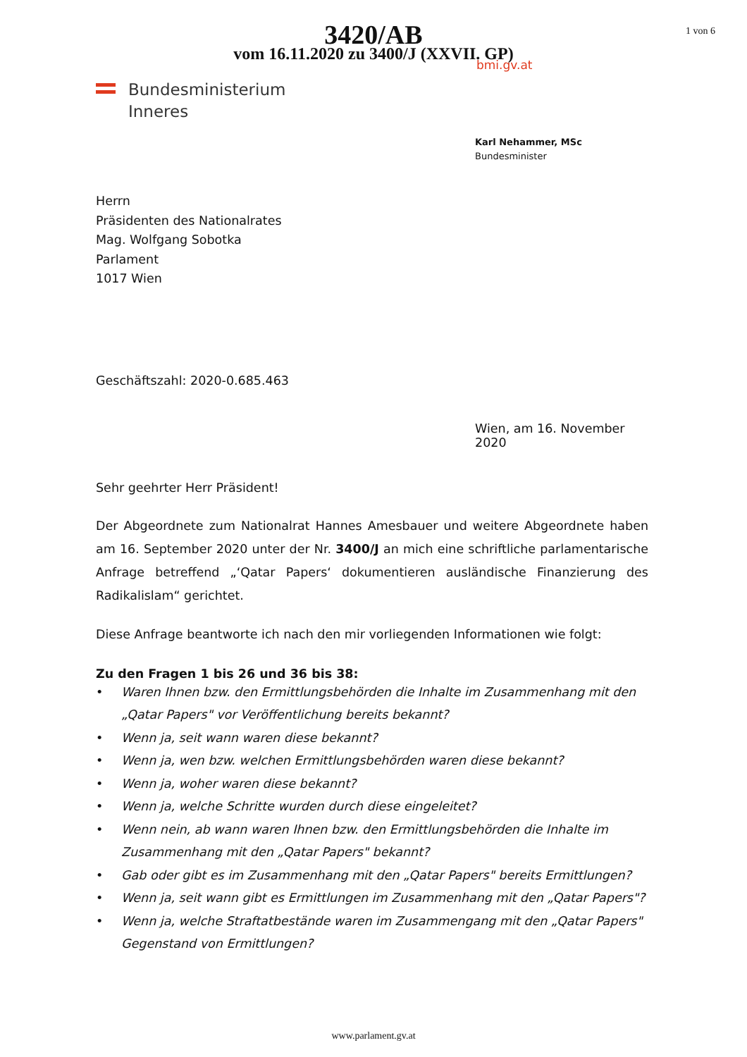3420/AB
vom 16.11.2020 zu 3400/J (XXVII. GP)
1 von 6
bmi.gv.at
Bundesministerium
Inneres
Karl Nehammer, MSc
Bundesminister
Herrn
Präsidenten des Nationalrates
Mag. Wolfgang Sobotka
Parlament
1017 Wien
Geschäftszahl: 2020-0.685.463
Wien, am 16. November 2020
Sehr geehrter Herr Präsident!
Der Abgeordnete zum Nationalrat Hannes Amesbauer und weitere Abgeordnete haben am 16. September 2020 unter der Nr. 3400/J an mich eine schriftliche parlamentarische Anfrage betreffend „‘Qatar Papers‘ dokumentieren ausländische Finanzierung des Radikalislam“ gerichtet.
Diese Anfrage beantworte ich nach den mir vorliegenden Informationen wie folgt:
Zu den Fragen 1 bis 26 und 36 bis 38:
• Waren Ihnen bzw. den Ermittlungsbehörden die Inhalte im Zusammenhang mit den „Qatar Papers" vor Veröffentlichung bereits bekannt?
• Wenn ja, seit wann waren diese bekannt?
• Wenn ja, wen bzw. welchen Ermittlungsbehörden waren diese bekannt?
• Wenn ja, woher waren diese bekannt?
• Wenn ja, welche Schritte wurden durch diese eingeleitet?
• Wenn nein, ab wann waren Ihnen bzw. den Ermittlungsbehörden die Inhalte im Zusammenhang mit den „Qatar Papers" bekannt?
• Gab oder gibt es im Zusammenhang mit den „Qatar Papers" bereits Ermittlungen?
• Wenn ja, seit wann gibt es Ermittlungen im Zusammenhang mit den „Qatar Papers"?
• Wenn ja, welche Straftatbestände waren im Zusammengang mit den „Qatar Papers" Gegenstand von Ermittlungen?
www.parlament.gv.at